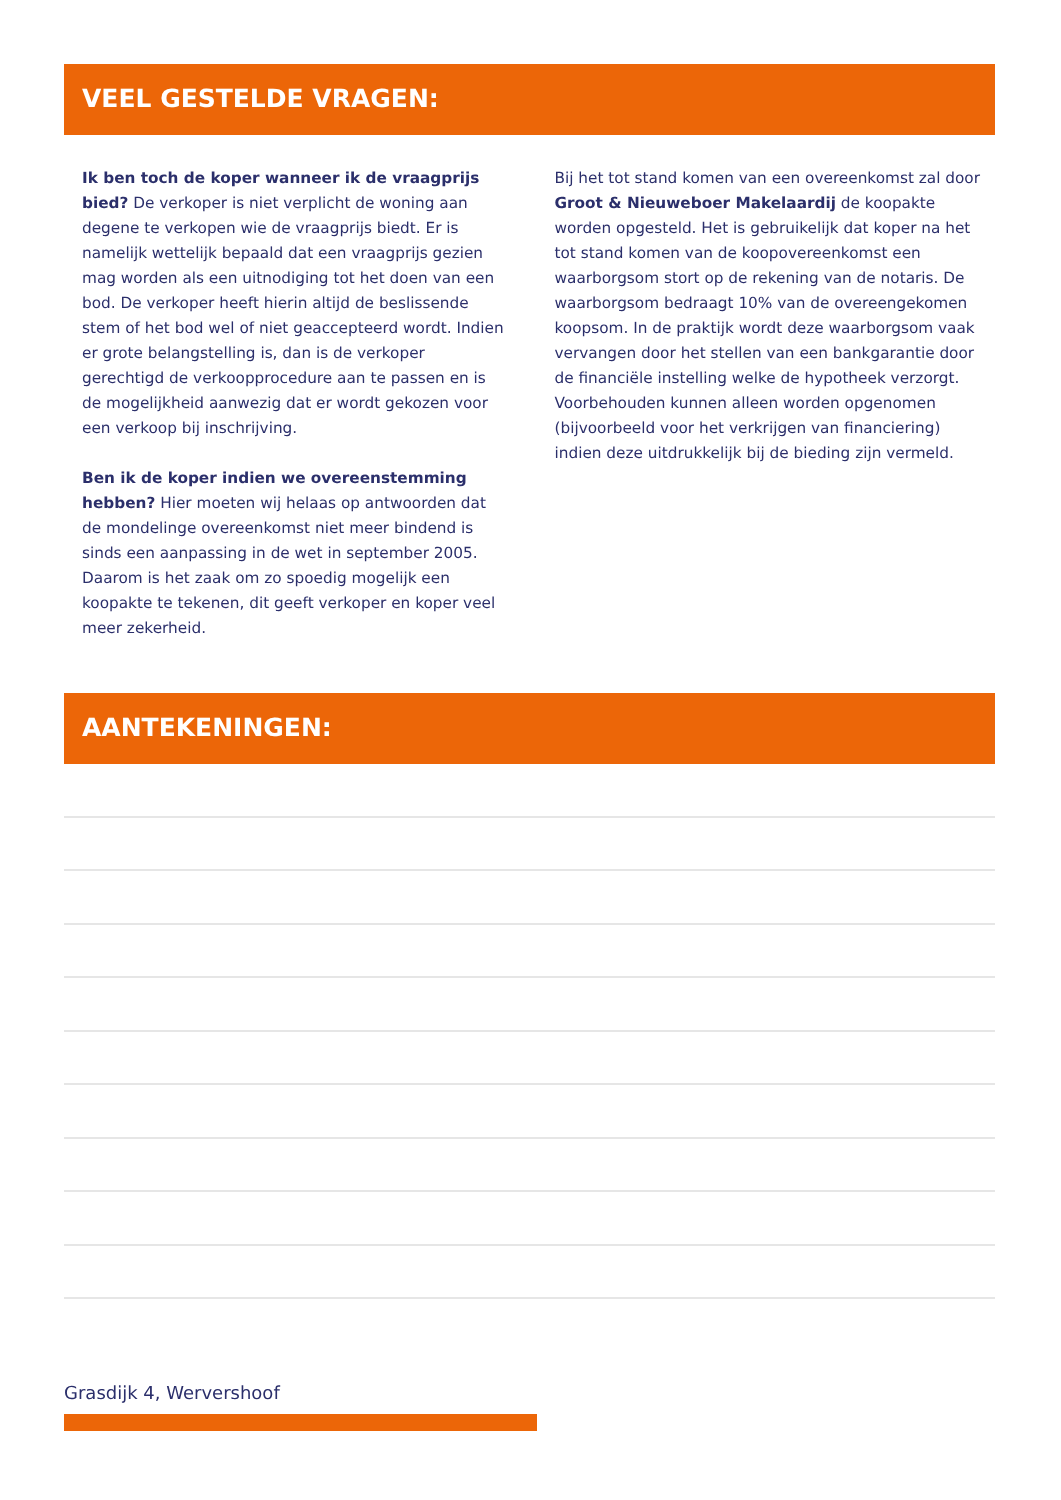VEEL GESTELDE VRAGEN:
Ik ben toch de koper wanneer ik de vraagprijs bied? De verkoper is niet verplicht de woning aan degene te verkopen wie de vraagprijs biedt. Er is namelijk wettelijk bepaald dat een vraagprijs gezien mag worden als een uitnodiging tot het doen van een bod. De verkoper heeft hierin altijd de beslissende stem of het bod wel of niet geaccepteerd wordt. Indien er grote belangstelling is, dan is de verkoper gerechtigd de verkoopprocedure aan te passen en is de mogelijkheid aanwezig dat er wordt gekozen voor een verkoop bij inschrijving.
Ben ik de koper indien we overeenstemming hebben? Hier moeten wij helaas op antwoorden dat de mondelinge overeenkomst niet meer bindend is sinds een aanpassing in de wet in september 2005. Daarom is het zaak om zo spoedig mogelijk een koopakte te tekenen, dit geeft verkoper en koper veel meer zekerheid.
Bij het tot stand komen van een overeenkomst zal door Groot & Nieuweboer Makelaardij de koopakte worden opgesteld. Het is gebruikelijk dat koper na het tot stand komen van de koopovereenkomst een waarborgsom stort op de rekening van de notaris. De waarborgsom bedraagt 10% van de overeengekomen koopsom. In de praktijk wordt deze waarborgsom vaak vervangen door het stellen van een bankgarantie door de financiële instelling welke de hypotheek verzorgt. Voorbehouden kunnen alleen worden opgenomen (bijvoorbeeld voor het verkrijgen van financiering) indien deze uitdrukkelijk bij de bieding zijn vermeld.
AANTEKENINGEN:
Grasdijk 4, Wervershoof